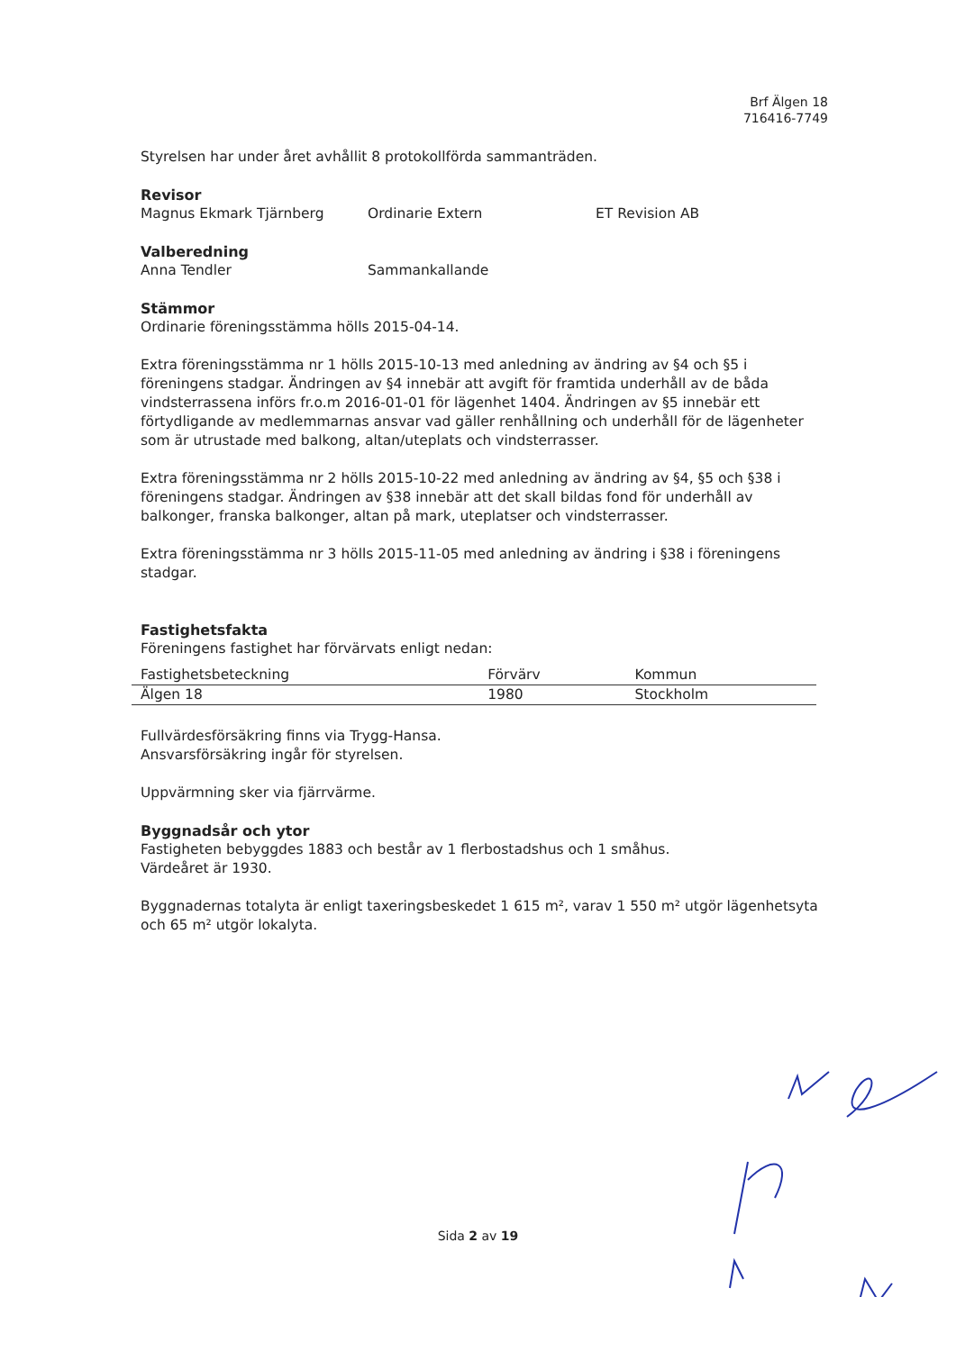Brf Älgen 18
716416-7749
Styrelsen har under året avhållit 8 protokollförda sammanträden.
Revisor
Magnus Ekmark Tjärnberg Ordinarie Extern ET Revision AB
Valberedning
Anna Tendler Sammankallande
Stämmor
Ordinarie föreningsstämma hölls 2015-04-14.
Extra föreningsstämma nr 1 hölls 2015-10-13 med anledning av ändring av §4 och §5 i föreningens stadgar. Ändringen av §4 innebär att avgift för framtida underhåll av de båda vindsterrassena införs fr.o.m 2016-01-01 för lägenhet 1404. Ändringen av §5 innebär ett förtydligande av medlemmarnas ansvar vad gäller renhållning och underhåll för de lägenheter som är utrustade med balkong, altan/uteplats och vindsterrasser.
Extra föreningsstämma nr 2 hölls 2015-10-22 med anledning av ändring av §4, §5 och §38 i föreningens stadgar. Ändringen av §38 innebär att det skall bildas fond för underhåll av balkonger, franska balkonger, altan på mark, uteplatser och vindsterrasser.
Extra föreningsstämma nr 3 hölls 2015-11-05 med anledning av ändring i §38 i föreningens stadgar.
Fastighetsfakta
Föreningens fastighet har förvärvats enligt nedan:
| Fastighetsbeteckning | Förvärv | Kommun |
| --- | --- | --- |
| Älgen 18 | 1980 | Stockholm |
Fullvärdesförsäkring finns via Trygg-Hansa.
Ansvarsförsäkring ingår för styrelsen.
Uppvärmning sker via fjärrvärme.
Byggnadsår och ytor
Fastigheten bebyggdes 1883 och består av 1 flerbostadshus och 1 småhus.
Värdeåret är 1930.
Byggnadernas totalyta är enligt taxeringsbeskedet 1 615 m², varav 1 550 m² utgör lägenhetsyta och 65 m² utgör lokalyta.
Sida 2 av 19